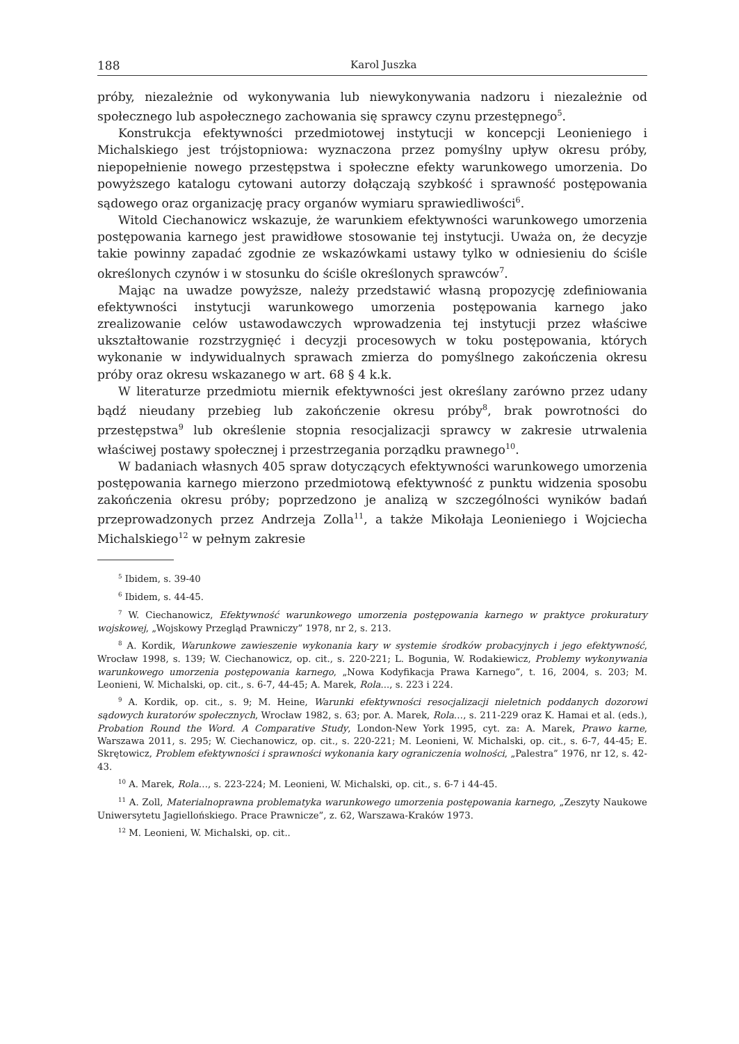188 Karol Juszka
próby, niezależnie od wykonywania lub niewykonywania nadzoru i niezależnie od społecznego lub aspołecznego zachowania się sprawcy czynu przestępnego<sup>5</sup>.
Konstrukcja efektywności przedmiotowej instytucji w koncepcji Leonieniego i Michalskiego jest trójstopniowa: wyznaczona przez pomyślny upływ okresu próby, niepopełnienie nowego przestępstwa i społeczne efekty warunkowego umorzenia. Do powyższego katalogu cytowani autorzy dołączają szybkość i sprawność postępowania sądowego oraz organizację pracy organów wymiaru sprawiedliwości<sup>6</sup>.
Witold Ciechanowicz wskazuje, że warunkiem efektywności warunkowego umorzenia postępowania karnego jest prawidłowe stosowanie tej instytucji. Uważa on, że decyzje takie powinny zapadać zgodnie ze wskazówkami ustawy tylko w odniesieniu do ściśle określonych czynów i w stosunku do ściśle określonych sprawców<sup>7</sup>.
Mając na uwadze powyższe, należy przedstawić własną propozycję zdefiniowania efektywności instytucji warunkowego umorzenia postępowania karnego jako zrealizowanie celów ustawodawczych wprowadzenia tej instytucji przez właściwe ukształtowanie rozstrzygnięć i decyzji procesowych w toku postępowania, których wykonanie w indywidualnych sprawach zmierza do pomyślnego zakończenia okresu próby oraz okresu wskazanego w art. 68 § 4 k.k.
W literaturze przedmiotu miernik efektywności jest określany zarówno przez udany bądź nieudany przebieg lub zakończenie okresu próby<sup>8</sup>, brak powrotności do przestępstwa<sup>9</sup> lub określenie stopnia resocjalizacji sprawcy w zakresie utrwalenia właściwej postawy społecznej i przestrzegania porządku prawnego<sup>10</sup>.
W badaniach własnych 405 spraw dotyczących efektywności warunkowego umorzenia postępowania karnego mierzono przedmiotową efektywność z punktu widzenia sposobu zakończenia okresu próby; poprzedzono je analizą w szczególności wyników badań przeprowadzonych przez Andrzeja Zolla<sup>11</sup>, a także Mikołaja Leonieniego i Wojciecha Michalskiego<sup>12</sup> w pełnym zakresie
<sup>5</sup> Ibidem, s. 39-40
<sup>6</sup> Ibidem, s. 44-45.
<sup>7</sup> W. Ciechanowicz, Efektywność warunkowego umorzenia postępowania karnego w praktyce prokuratury wojskowej, „Wojskowy Przegląd Prawniczy” 1978, nr 2, s. 213.
<sup>8</sup> A. Kordik, Warunkowe zawieszenie wykonania kary w systemie środków probacyjnych i jego efektywność, Wrocław 1998, s. 139; W. Ciechanowicz, op. cit., s. 220-221; L. Bogunia, W. Rodakiewicz, Problemy wykonywania warunkowego umorzenia postępowania karnego, „Nowa Kodyfikacja Prawa Karnego”, t. 16, 2004, s. 203; M. Leonieni, W. Michalski, op. cit., s. 6-7, 44-45; A. Marek, Rola..., s. 223 i 224.
<sup>9</sup> A. Kordik, op. cit., s. 9; M. Heine, Warunki efektywności resocjalizacji nieletnich poddanych dozorowi sądowych kuratorów społecznych, Wrocław 1982, s. 63; por. A. Marek, Rola…, s. 211-229 oraz K. Hamai et al. (eds.), Probation Round the Word. A Comparative Study, London-New York 1995, cyt. za: A. Marek, Prawo karne, Warszawa 2011, s. 295; W. Ciechanowicz, op. cit., s. 220-221; M. Leonieni, W. Michalski, op. cit., s. 6-7, 44-45; E. Skrętowicz, Problem efektywności i sprawności wykonania kary ograniczenia wolności, „Palestra” 1976, nr 12, s. 42-43.
<sup>10</sup> A. Marek, Rola…, s. 223-224; M. Leonieni, W. Michalski, op. cit., s. 6-7 i 44-45.
<sup>11</sup> A. Zoll, Materialnoprawna problematyka warunkowego umorzenia postępowania karnego, „Zeszyty Naukowe Uniwersytetu Jagiellońskiego. Prace Prawnicze”, z. 62, Warszawa-Kraków 1973.
<sup>12</sup> M. Leonieni, W. Michalski, op. cit..